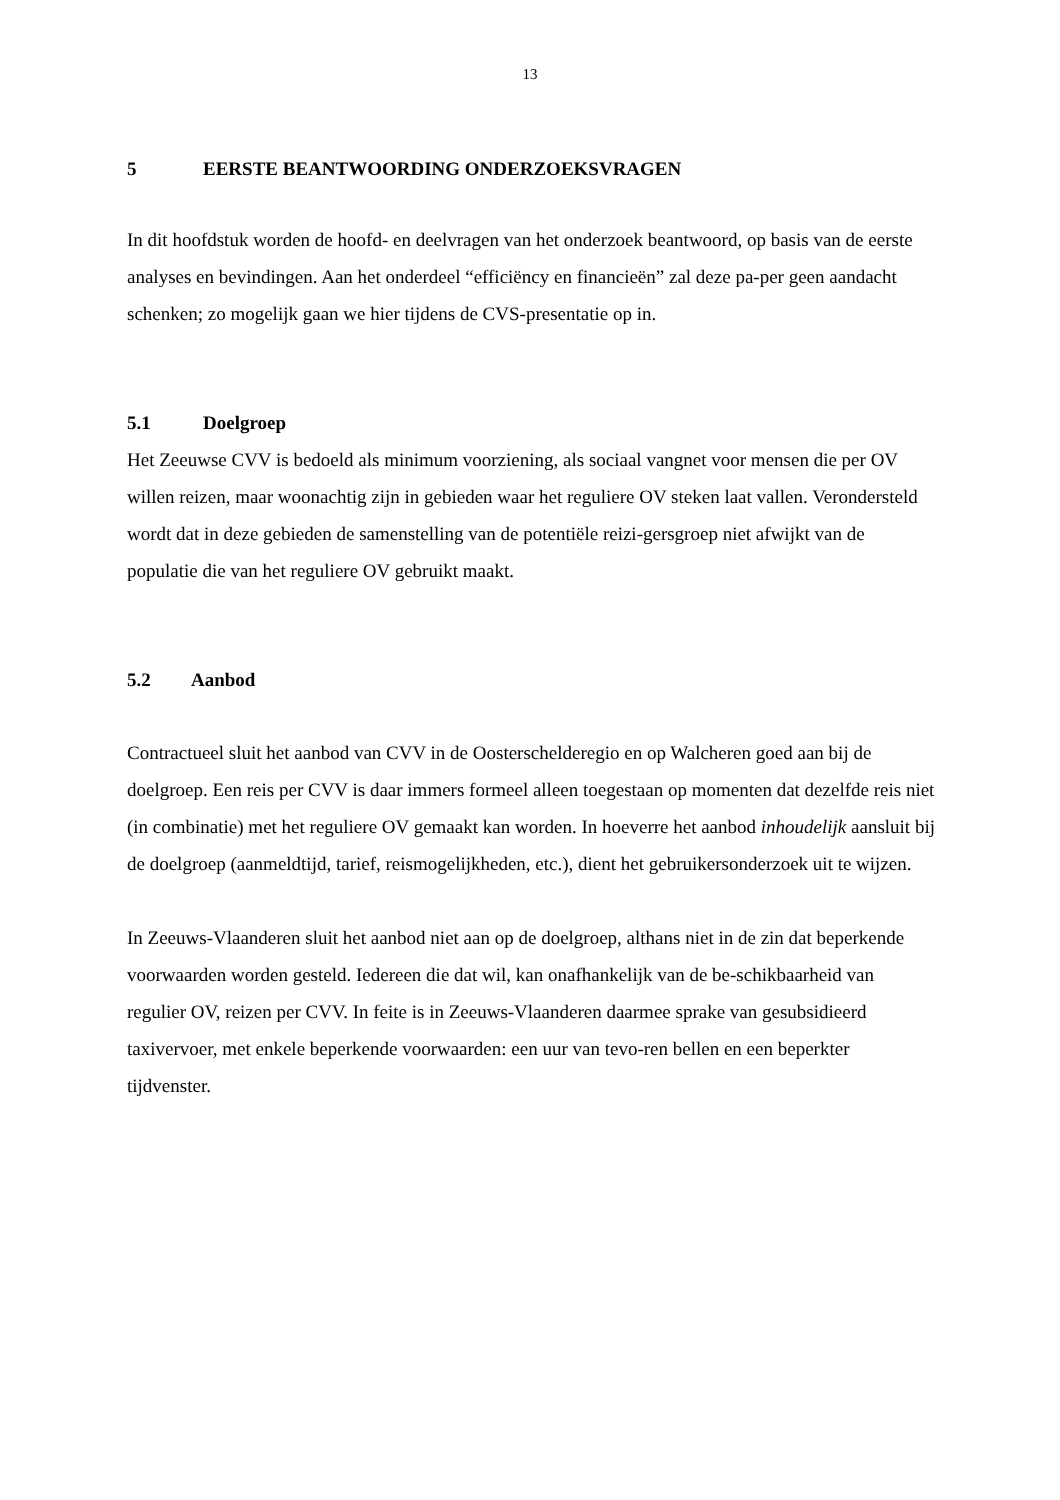13
5 EERSTE BEANTWOORDING ONDERZOEKSVRAGEN
In dit hoofdstuk worden de hoofd- en deelvragen van het onderzoek beantwoord, op basis van de eerste analyses en bevindingen. Aan het onderdeel “efficiëncy en financieën” zal deze pa-per geen aandacht schenken; zo mogelijk gaan we hier tijdens de CVS-presentatie op in.
5.1 Doelgroep
Het Zeeuwse CVV is bedoeld als minimum voorziening, als sociaal vangnet voor mensen die per OV willen reizen, maar woonachtig zijn in gebieden waar het reguliere OV steken laat vallen. Verondersteld wordt dat in deze gebieden de samenstelling van de potentiële reizi-gersgroep niet afwijkt van de populatie die van het reguliere OV gebruikt maakt.
5.2 Aanbod
Contractueel sluit het aanbod van CVV in de Oosterschelderegio en op Walcheren goed aan bij de doelgroep. Een reis per CVV is daar immers formeel alleen toegestaan op momenten dat dezelfde reis niet (in combinatie) met het reguliere OV gemaakt kan worden. In hoeverre het aanbod inhoudelijk aansluit bij de doelgroep (aanmeldtijd, tarief, reismogelijkheden, etc.), dient het gebruikersonderzoek uit te wijzen.
In Zeeuws-Vlaanderen sluit het aanbod niet aan op de doelgroep, althans niet in de zin dat beperkende voorwaarden worden gesteld. Iedereen die dat wil, kan onafhankelijk van de be-schikbaarheid van regulier OV, reizen per CVV. In feite is in Zeeuws-Vlaanderen daarmee sprake van gesubsidieerd taxivervoer, met enkele beperkende voorwaarden: een uur van tevo-ren bellen en een beperkter tijdvenster.